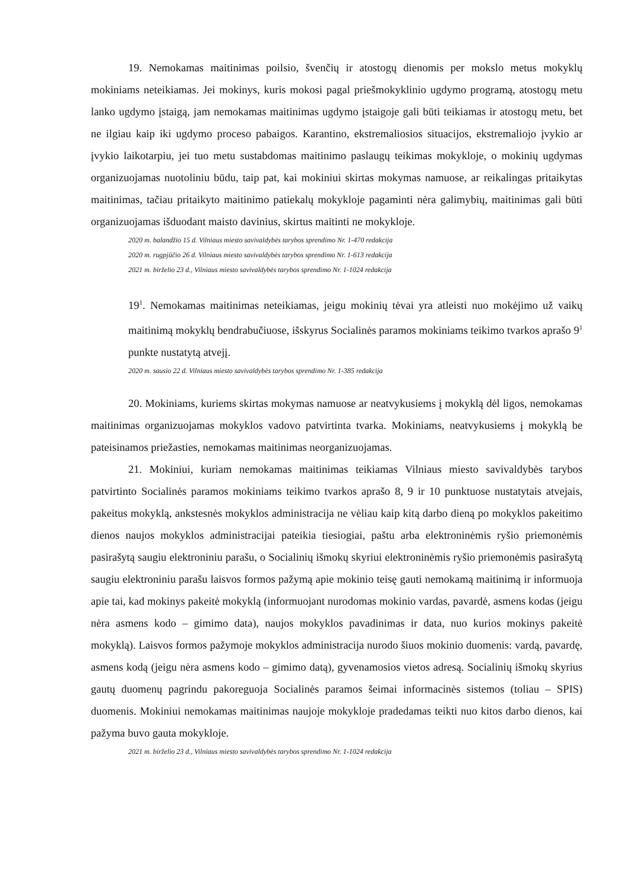19. Nemokamas maitinimas poilsio, švenčių ir atostogų dienomis per mokslo metus mokyklų mokiniams neteikiamas. Jei mokinys, kuris mokosi pagal priešmokyklinio ugdymo programą, atostogų metu lanko ugdymo įstaigą, jam nemokamas maitinimas ugdymo įstaigoje gali būti teikiamas ir atostogų metu, bet ne ilgiau kaip iki ugdymo proceso pabaigos. Karantino, ekstremaliosios situacijos, ekstremaliojo įvykio ar įvykio laikotarpiu, jei tuo metu sustabdomas maitinimo paslaugų teikimas mokykloje, o mokinių ugdymas organizuojamas nuotoliniu būdu, taip pat, kai mokiniui skirtas mokymas namuose, ar reikalingas pritaikytas maitinimas, tačiau pritaikyto maitinimo patiekalų mokykloje pagaminti nėra galimybių, maitinimas gali būti organizuojamas išduodant maisto davinius, skirtus maitinti ne mokykloje.
2020 m. balandžio 15 d. Vilniaus miesto savivaldybės tarybos sprendimo Nr. 1-470 redakcija
2020 m. rugpjūčio 26 d. Vilniaus miesto savivaldybės tarybos sprendimo Nr. 1-613 redakcija
2021 m. birželio 23 d., Vilniaus miesto savivaldybės tarybos sprendimo Nr. 1-1024 redakcija
19<sup>1</sup>. Nemokamas maitinimas neteikiamas, jeigu mokinių tėvai yra atleisti nuo mokėjimo už vaikų maitinimą mokyklų bendrabučiuose, išskyrus Socialinės paramos mokiniams teikimo tvarkos aprašo 9<sup>1</sup> punkte nustatytą atvejį.
2020 m. sausio 22 d. Vilniaus miesto savivaldybės tarybos sprendimo Nr. 1-385 redakcija
20. Mokiniams, kuriems skirtas mokymas namuose ar neatvykusiems į mokyklą dėl ligos, nemokamas maitinimas organizuojamas mokyklos vadovo patvirtinta tvarka. Mokiniams, neatvykusiems į mokyklą be pateisinamos priežasties, nemokamas maitinimas neorganizuojamas.
21. Mokiniui, kuriam nemokamas maitinimas teikiamas Vilniaus miesto savivaldybės tarybos patvirtinto Socialinės paramos mokiniams teikimo tvarkos aprašo 8, 9 ir 10 punktuose nustatytais atvejais, pakeitus mokyklą, ankstesnės mokyklos administracija ne vėliau kaip kitą darbo dieną po mokyklos pakeitimo dienos naujos mokyklos administracijai pateikia tiesiogiai, paštu arba elektroninėmis ryšio priemonėmis pasirašytą saugiu elektroniniu parašu, o Socialinių išmokų skyriui elektroninėmis ryšio priemonėmis pasirašytą saugiu elektroniniu parašu laisvos formos pažymą apie mokinio teisę gauti nemokamą maitinimą ir informuoja apie tai, kad mokinys pakeitė mokyklą (informuojant nurodomas mokinio vardas, pavardė, asmens kodas (jeigu nėra asmens kodo – gimimo data), naujos mokyklos pavadinimas ir data, nuo kurios mokinys pakeitė mokyklą). Laisvos formos pažymoje mokyklos administracija nurodo šiuos mokinio duomenis: vardą, pavardę, asmens kodą (jeigu nėra asmens kodo – gimimo datą), gyvenamosios vietos adresą. Socialinių išmokų skyrius gautų duomenų pagrindu pakoreguoja Socialinės paramos šeimai informacinės sistemos (toliau – SPIS) duomenis. Mokiniui nemokamas maitinimas naujoje mokykloje pradedamas teikti nuo kitos darbo dienos, kai pažyma buvo gauta mokykloje.
2021 m. birželio 23 d., Vilniaus miesto savivaldybės tarybos sprendimo Nr. 1-1024 redakcija